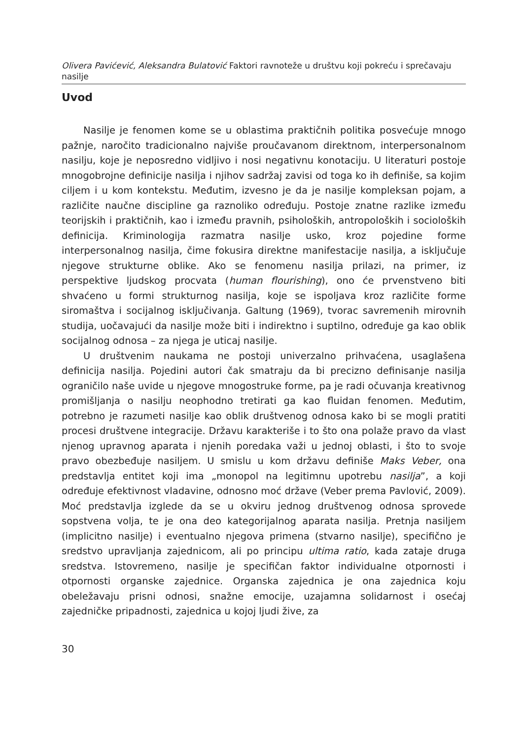Olivera Pavićević, Aleksandra Bulatović Faktori ravnoteže u društvu koji pokreću i sprečavaju nasilje
Uvod
Nasilje je fenomen kome se u oblastima praktičnih politika posvećuje mnogo pažnje, naročito tradicionalno najviše proučavanom direktnom, interpersonalnom nasilju, koje je neposredno vidljivo i nosi negativnu konotaciju. U literaturi postoje mnogobrojne definicije nasilja i njihov sadržaj zavisi od toga ko ih definiše, sa kojim ciljem i u kom kontekstu. Međutim, izvesno je da je nasilje kompleksan pojam, a različite naučne discipline ga raznoliko određuju. Postoje znatne razlike između teorijskih i praktičnih, kao i između pravnih, psiholoških, antropoloških i socioloških definicija. Kriminologija razmatra nasilje usko, kroz pojedine forme interpersonalnog nasilja, čime fokusira direktne manifestacije nasilja, a isključuje njegove strukturne oblike. Ako se fenomenu nasilja prilazi, na primer, iz perspektive ljudskog procvata (human flourishing), ono će prvenstveno biti shvaćeno u formi strukturnog nasilja, koje se ispoljava kroz različite forme siromaštva i socijalnog isključivanja. Galtung (1969), tvorac savremenih mirovnih studija, uočavajući da nasilje može biti i indirektno i suptilno, određuje ga kao oblik socijalnog odnosa – za njega je uticaj nasilje.
U društvenim naukama ne postoji univerzalno prihvaćena, usaglašena definicija nasilja. Pojedini autori čak smatraju da bi precizno definisanje nasilja ograničilo naše uvide u njegove mnogostruke forme, pa je radi očuvanja kreativnog promišljanja o nasilju neophodno tretirati ga kao fluidan fenomen. Međutim, potrebno je razumeti nasilje kao oblik društvenog odnosa kako bi se mogli pratiti procesi društvene integracije. Državu karakteriše i to što ona polaže pravo da vlast njenog upravnog aparata i njenih poredaka važi u jednoj oblasti, i što to svoje pravo obezbeđuje nasiljem. U smislu u kom državu definiše Maks Veber, ona predstavlja entitet koji ima „monopol na legitimnu upotrebu nasilja”, a koji određuje efektivnost vladavine, odnosno moć države (Veber prema Pavlović, 2009). Moć predstavlja izglede da se u okviru jednog društvenog odnosa sprovede sopstvena volja, te je ona deo kategorijalnog aparata nasilja. Pretnja nasiljem (implicitno nasilje) i eventualno njegova primena (stvarno nasilje), specifično je sredstvo upravljanja zajednicom, ali po principu ultima ratio, kada zataje druga sredstva. Istovremeno, nasilje je specifičan faktor individualne otpornosti i otpornosti organske zajednice. Organska zajednica je ona zajednica koju obeležavaju prisni odnosi, snažne emocije, uzajamna solidarnost i osećaj zajedničke pripadnosti, zajednica u kojoj ljudi žive, za
30